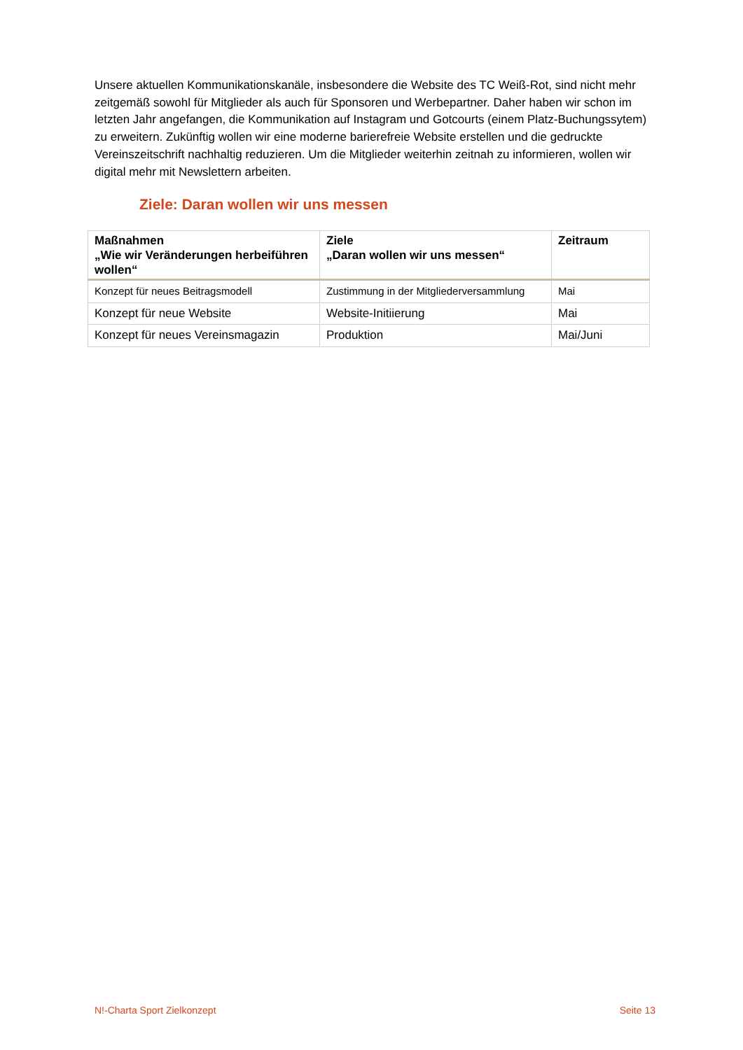Unsere aktuellen Kommunikationskanäle, insbesondere die Website des TC Weiß-Rot, sind nicht mehr zeitgemäß sowohl für Mitglieder als auch für Sponsoren und Werbepartner. Daher haben wir schon im letzten Jahr angefangen, die Kommunikation auf Instagram und Gotcourts (einem Platz-Buchungssytem) zu erweitern. Zukünftig wollen wir eine moderne barierefreie Website erstellen und die gedruckte Vereinszeitschrift nachhaltig reduzieren. Um die Mitglieder weiterhin zeitnah zu informieren, wollen wir digital mehr mit Newslettern arbeiten.
Ziele: Daran wollen wir uns messen
| Maßnahmen „Wie wir Veränderungen herbeiführen wollen“ | Ziele „Daran wollen wir uns messen“ | Zeitraum |
| --- | --- | --- |
| Konzept für neues Beitragsmodell | Zustimmung in der Mitgliederversammlung | Mai |
| Konzept für neue Website | Website-Initiierung | Mai |
| Konzept für neues Vereinsmagazin | Produktion | Mai/Juni |
N!-Charta Sport Zielkonzept Seite 13